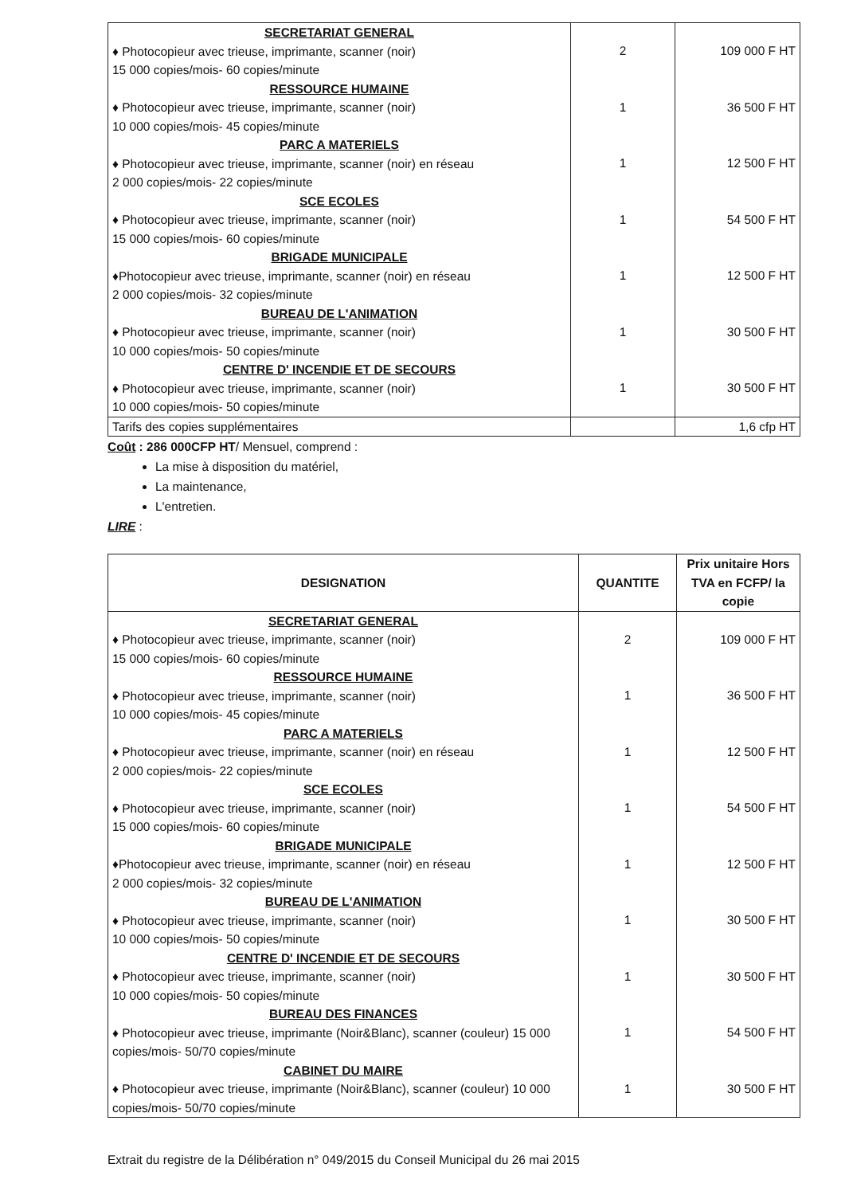| SECRETARIAT GENERAL ♦ Photocopieur avec trieuse, imprimante, scanner (noir) 15 000 copies/mois- 60 copies/minute RESSOURCE HUMAINE ♦ Photocopieur avec trieuse, imprimante, scanner (noir) 10 000 copies/mois- 45 copies/minute PARC A MATERIELS ♦ Photocopieur avec trieuse, imprimante, scanner (noir) en réseau 2 000 copies/mois- 22 copies/minute SCE ECOLES ♦ Photocopieur avec trieuse, imprimante, scanner (noir) 15 000 copies/mois- 60 copies/minute BRIGADE MUNICIPALE ♦Photocopieur avec trieuse, imprimante, scanner (noir) en réseau 2 000 copies/mois- 32 copies/minute BUREAU DE L'ANIMATION ♦ Photocopieur avec trieuse, imprimante, scanner (noir) 10 000 copies/mois- 50 copies/minute CENTRE D' INCENDIE ET DE SECOURS ♦ Photocopieur avec trieuse, imprimante, scanner (noir) 10 000 copies/mois- 50 copies/minute | 2 1 1 1 1 1 1 | 109 000 F HT 36 500 F HT 12 500 F HT 54 500 F HT 12 500 F HT 30 500 F HT 30 500 F HT |
| Tarifs des copies supplémentaires | | 1,6 cfp HT |
Coût : 286 000CFP HT/ Mensuel, comprend :
La mise à disposition du matériel,
La maintenance,
L'entretien.
LIRE :
| DESIGNATION | QUANTITE | Prix unitaire Hors TVA en FCFP/ la copie |
| --- | --- | --- |
| SECRETARIAT GENERAL ♦ Photocopieur avec trieuse, imprimante, scanner (noir) 15 000 copies/mois- 60 copies/minute RESSOURCE HUMAINE ♦ Photocopieur avec trieuse, imprimante, scanner (noir) 10 000 copies/mois- 45 copies/minute PARC A MATERIELS ♦ Photocopieur avec trieuse, imprimante, scanner (noir) en réseau 2 000 copies/mois- 22 copies/minute SCE ECOLES ♦ Photocopieur avec trieuse, imprimante, scanner (noir) 15 000 copies/mois- 60 copies/minute BRIGADE MUNICIPALE ♦Photocopieur avec trieuse, imprimante, scanner (noir) en réseau 2 000 copies/mois- 32 copies/minute BUREAU DE L'ANIMATION ♦ Photocopieur avec trieuse, imprimante, scanner (noir) 10 000 copies/mois- 50 copies/minute CENTRE D' INCENDIE ET DE SECOURS ♦ Photocopieur avec trieuse, imprimante, scanner (noir) 10 000 copies/mois- 50 copies/minute BUREAU DES FINANCES ♦ Photocopieur avec trieuse, imprimante (Noir&Blanc), scanner (couleur) 15 000 copies/mois- 50/70 copies/minute CABINET DU MAIRE ♦ Photocopieur avec trieuse, imprimante (Noir&Blanc), scanner (couleur) 10 000 copies/mois- 50/70 copies/minute | 2 1 1 1 1 1 1 1 1 | 109 000 F HT 36 500 F HT 12 500 F HT 54 500 F HT 12 500 F HT 30 500 F HT 30 500 F HT 54 500 F HT 30 500 F HT |
Extrait du registre de la Délibération n° 049/2015 du Conseil Municipal du 26 mai 2015